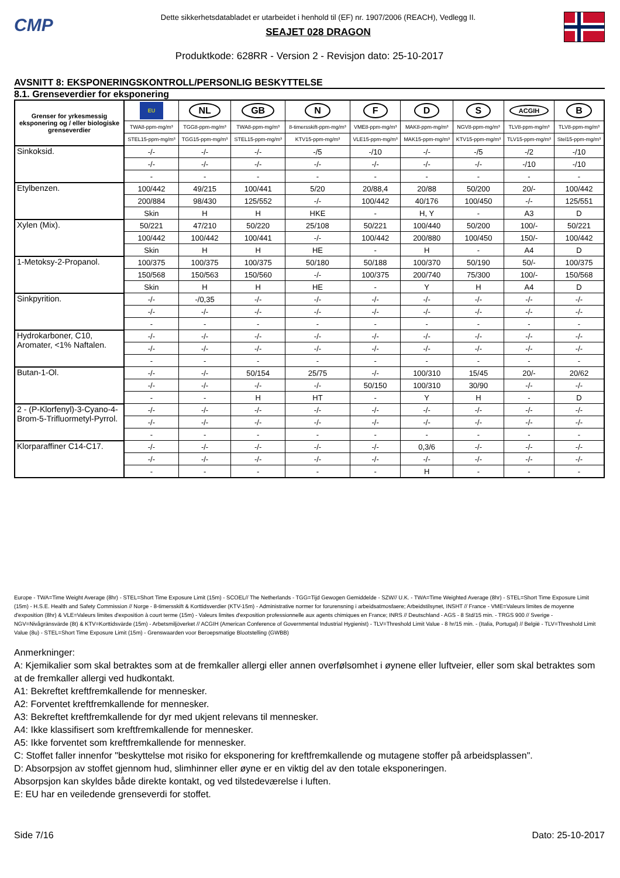CMP
Dette sikkerhetsdatabladet er utarbeidet i henhold til (EF) nr. 1907/2006 (REACH), Vedlegg II.
SEAJET 028 DRAGON
Produktkode: 628RR - Version 2 - Revisjon dato: 25-10-2017
AVSNITT 8: EKSPONERINGSKONTROLL/PERSONLIG BESKYTTELSE
8.1. Grenseverdier for eksponering
| Grenser for yrkesmessig eksponering og / eller biologiske grenseverdier | EU | NL | GB | N | F | D | S | ACGIH | B |
| | TWA8-ppm-mg/m³ | TGG8-ppm-mg/m³ | TWA8-ppm-mg/m³ | 8-timersskift-ppm-mg/m³ | VME8-ppm-mg/m³ | MAK8-ppm-mg/m³ | NGV8-ppm-mg/m³ | TLV8-ppm-mg/m³ | TLV8-ppm-mg/m³ |
| | STEL15-ppm-mg/m³ | TGG15-ppm-mg/m³ | STEL15-ppm-mg/m³ | KTV15-ppm-mg/m³ | VLE15-ppm-mg/m³ | MAK15-ppm-mg/m³ | KTV15-ppm-mg/m³ | TLV15-ppm-mg/m³ | Stel15-ppm-mg/m³ |
| Sinkoksid. | -/- | -/- | -/- | -/5 | -/10 | -/- | -/5 | -/2 | -/10 |
| | -/- | -/- | -/- | -/- | -/- | -/- | -/- | -/10 | -/10 |
| | - | - | - | - | - | - | - | - | - |
| Etylbenzen. | 100/442 | 49/215 | 100/441 | 5/20 | 20/88,4 | 20/88 | 50/200 | 20/- | 100/442 |
| | 200/884 | 98/430 | 125/552 | -/- | 100/442 | 40/176 | 100/450 | -/- | 125/551 |
| | Skin | H | H | HKE | - | H, Y | - | A3 | D |
| Xylen (Mix). | 50/221 | 47/210 | 50/220 | 25/108 | 50/221 | 100/440 | 50/200 | 100/- | 50/221 |
| | 100/442 | 100/442 | 100/441 | -/- | 100/442 | 200/880 | 100/450 | 150/- | 100/442 |
| | Skin | H | H | HE | - | H | - | A4 | D |
| 1-Metoksy-2-Propanol. | 100/375 | 100/375 | 100/375 | 50/180 | 50/188 | 100/370 | 50/190 | 50/- | 100/375 |
| | 150/568 | 150/563 | 150/560 | -/- | 100/375 | 200/740 | 75/300 | 100/- | 150/568 |
| | Skin | H | H | HE | - | Y | H | A4 | D |
| Sinkpyrition. | -/- | -/0,35 | -/- | -/- | -/- | -/- | -/- | -/- | -/- |
| | -/- | -/- | -/- | -/- | -/- | -/- | -/- | -/- | -/- |
| | - | - | - | - | - | - | - | - | - |
| Hydrokarboner, C10, Aromater, <1% Naftalen. | -/- | -/- | -/- | -/- | -/- | -/- | -/- | -/- | -/- |
| | -/- | -/- | -/- | -/- | -/- | -/- | -/- | -/- | -/- |
| | - | - | - | - | - | - | - | - | - |
| Butan-1-Ol. | -/- | -/- | 50/154 | 25/75 | -/- | 100/310 | 15/45 | 20/- | 20/62 |
| | -/- | -/- | -/- | -/- | 50/150 | 100/310 | 30/90 | -/- | -/- |
| | - | - | H | HT | - | Y | H | - | D |
| 2 - (P-Klorfenyl)-3-Cyano-4-Brom-5-Trifluormetyl-Pyrrol. | -/- | -/- | -/- | -/- | -/- | -/- | -/- | -/- | -/- |
| | -/- | -/- | -/- | -/- | -/- | -/- | -/- | -/- | -/- |
| | - | - | - | - | - | - | - | - | - |
| Klorparaffiner C14-C17. | -/- | -/- | -/- | -/- | -/- | 0,3/6 | -/- | -/- | -/- |
| | -/- | -/- | -/- | -/- | -/- | -/- | -/- | -/- | -/- |
| | - | - | - | - | - | H | - | - | - |
Europe - TWA=Time Weight Average (8hr) - STEL=Short Time Exposure Limit (15m) - SCOEL// The Netherlands - TGG=Tijd Gewogen Gemiddelde - SZW// U.K. - TWA=Time Weighted Average (8hr) - STEL=Short Time Exposure Limit (15m) - H.S.E. Health and Safety Commission // Norge - 8-timersskift & Korttidsverdier (KTV-15m) - Administrative normer for forurensning i arbeidsatmosfaere; Arbeidstilsynet, INSHT // France - VME=Valeurs limites de moyenne d'exposition (8hr) & VLE=Valeurs limites d'exposition à court terme (15m) - Valeurs limites d'exposition professionnelle aux agents chimiques en France; INRS // Deutschland - AGS - 8 Std/15 min. - TRGS 900 // Sverige - NGV=Nivågränsvärde (8t) & KTV=Korttidsvärde (15m) - Arbetsmiljöverket // ACGIH (American Conference of Governmental Industrial Hygienist) - TLV=Threshold Limit Value - 8 hr/15 min. - (Italia, Portugal) // België - TLV=Threshold Limit Value (8u) - STEL=Short Time Exposure Limit (15m) - Grenswaarden voor Beroepsmatige Blootstelling (GWBB)
Anmerkninger:
A: Kjemikalier som skal betraktes som at de fremkaller allergi eller annen overfølsomhet i øynene eller luftveier, eller som skal betraktes som at de fremkaller allergi ved hudkontakt.
A1: Bekreftet kreftfremkallende for mennesker.
A2: Forventet kreftfremkallende for mennesker.
A3: Bekreftet kreftfremkallende for dyr med ukjent relevans til mennesker.
A4: Ikke klassifisert som kreftfremkallende for mennesker.
A5: Ikke forventet som kreftfremkallende for mennesker.
C: Stoffet faller innenfor "beskyttelse mot risiko for eksponering for kreftfremkallende og mutagene stoffer på arbeidsplassen".
D: Absorpsjon av stoffet gjennom hud, slimhinner eller øyne er en viktig del av den totale eksponeringen.
Absorpsjon kan skyldes både direkte kontakt, og ved tilstedeværelse i luften.
E: EU har en veiledende grenseverdi for stoffet.
Side 7/16 Dato: 25-10-2017